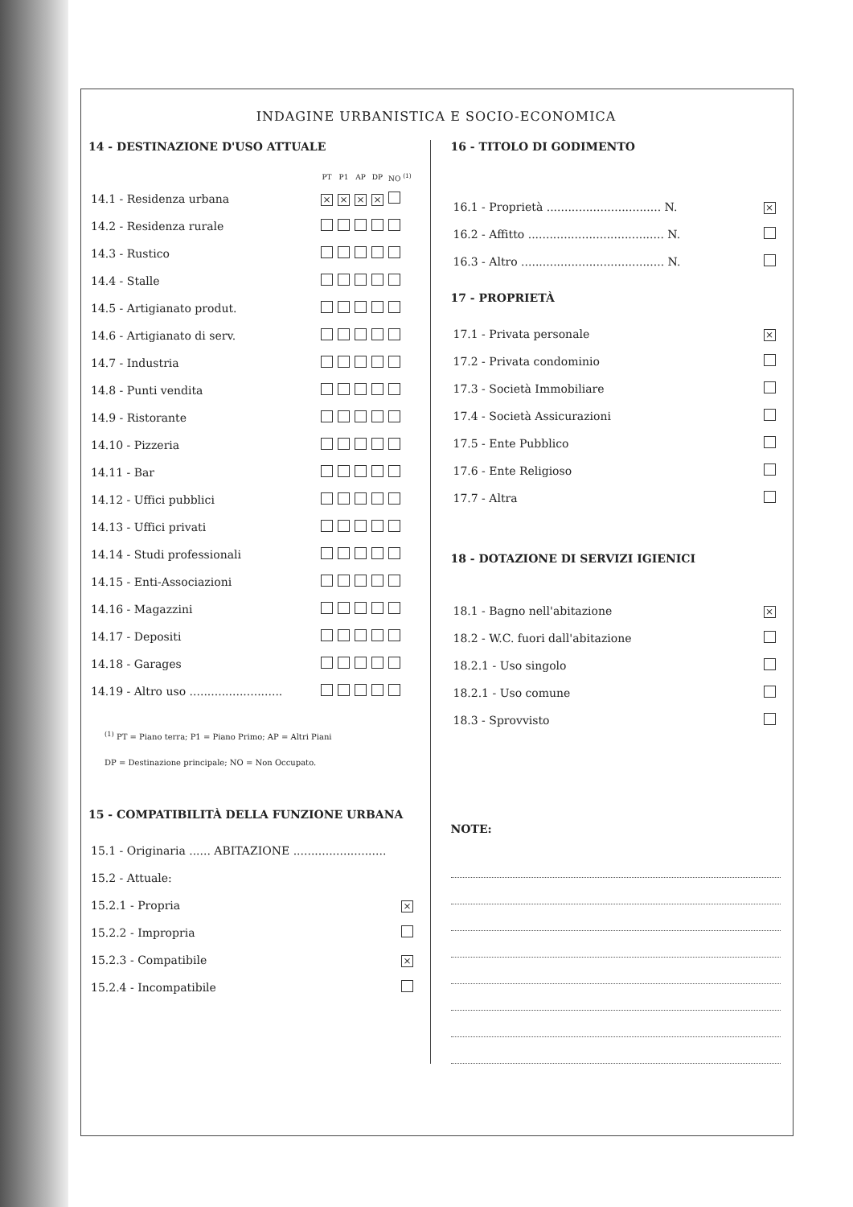INDAGINE URBANISTICA E SOCIO-ECONOMICA
14 - DESTINAZIONE D'USO ATTUALE
| | PT | P1 | AP | DP | NO <sup>(1)</sup> |
| --- | --- | --- | --- | --- | --- |
| 14.1 - Residenza urbana | × | × | × | × | |
| 14.2 - Residenza rurale | | | | | |
| 14.3 - Rustico | | | | | |
| 14.4 - Stalle | | | | | |
| 14.5 - Artigianato produt. | | | | | |
| 14.6 - Artigianato di serv. | | | | | |
| 14.7 - Industria | | | | | |
| 14.8 - Punti vendita | | | | | |
| 14.9 - Ristorante | | | | | |
| 14.10 - Pizzeria | | | | | |
| 14.11 - Bar | | | | | |
| 14.12 - Uffici pubblici | | | | | |
| 14.13 - Uffici privati | | | | | |
| 14.14 - Studi professionali | | | | | |
| 14.15 - Enti-Associazioni | | | | | |
| 14.16 - Magazzini | | | | | |
| 14.17 - Depositi | | | | | |
| 14.18 - Garages | | | | | |
| 14.19 - Altro uso .......................... | | | | | |
<sup>(1)</sup> PT = Piano terra; P1 = Piano Primo; AP = Altri Piani
DP = Destinazione principale; NO = Non Occupato.
15 - COMPATIBILITÀ DELLA FUNZIONE URBANA
| 15.1 - Originaria ...... ABITAZIONE .......................... | |
| 15.2 - Attuale: | |
| 15.2.1 - Propria | × |
| 15.2.2 - Impropria | |
| 15.2.3 - Compatibile | × |
| 15.2.4 - Incompatibile | |
16 - TITOLO DI GODIMENTO
| 16.1 - Proprietà ................................ N. | × |
| 16.2 - Affitto ...................................... N. | |
| 16.3 - Altro ........................................ N. | |
17 - PROPRIETÀ
| 17.1 - Privata personale | × |
| 17.2 - Privata condominio | |
| 17.3 - Società Immobiliare | |
| 17.4 - Società Assicurazioni | |
| 17.5 - Ente Pubblico | |
| 17.6 - Ente Religioso | |
| 17.7 - Altra | |
18 - DOTAZIONE DI SERVIZI IGIENICI
| 18.1 - Bagno nell'abitazione | × |
| 18.2 - W.C. fuori dall'abitazione | |
| 18.2.1 - Uso singolo | |
| 18.2.1 - Uso comune | |
| 18.3 - Sprovvisto | |
NOTE: